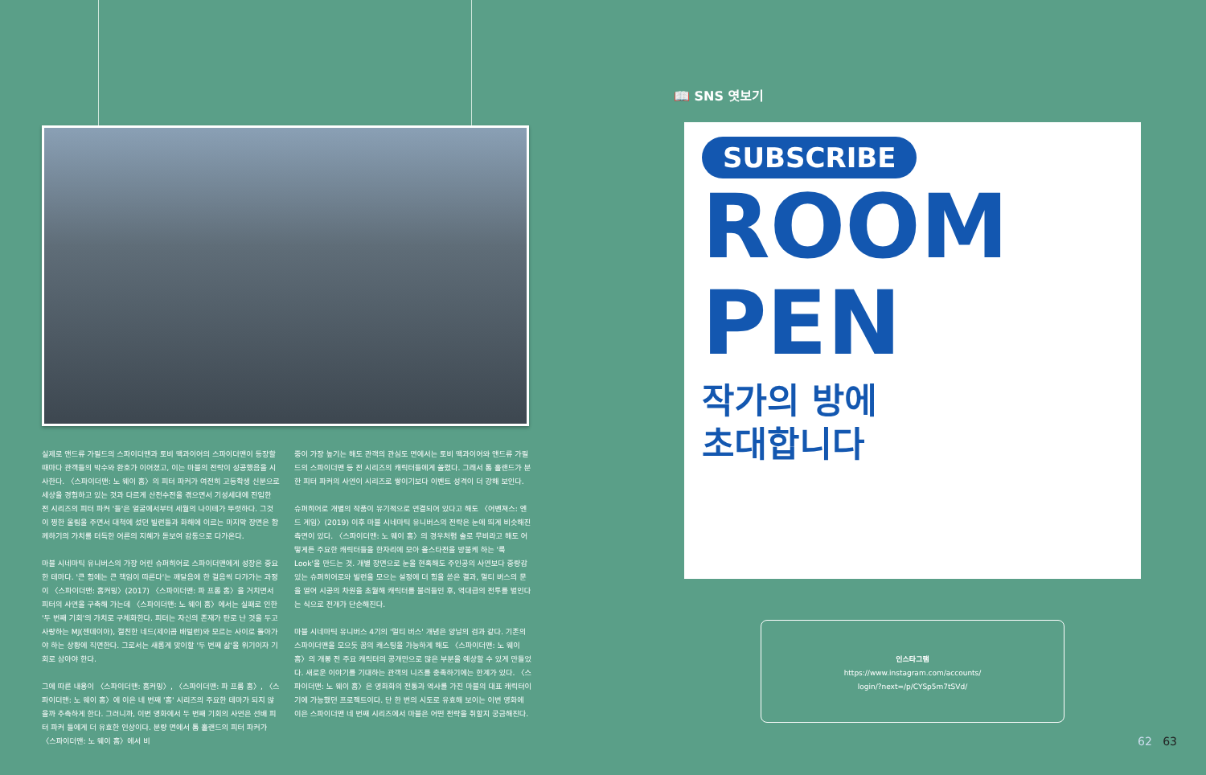실제로 앤드류 가필드의 스파이더맨과 토비 맥과이어의 스파이더맨이 등장할 때마다 관객들의 박수와 환호가 이어졌고, 이는 마블의 전략이 성공했음을 시사한다. 〈스파이더맨: 노 웨이 홈〉의 피터 파커가 여전히 고등학생 신분으로 세상을 경험하고 있는 것과 다르게 산전수전을 겪으면서 기성세대에 진입한 전 시리즈의 피터 파커 '들'은 얼굴에서부터 세월의 나이테가 뚜렷하다. 그것이 찡한 울림을 주면서 대척에 섰던 빌런들과 화해에 이르는 마지막 장면은 함께하기의 가치를 터득한 어른의 지혜가 돋보여 감동으로 다가온다.
마블 시네마틱 유니버스의 가장 어린 슈퍼히어로 스파이더맨에게 성장은 중요한 테마다. '큰 힘에는 큰 책임이 따른다'는 깨달음에 한 걸음씩 다가가는 과정이 〈스파이더맨: 홈커밍〉(2017) 〈스파이더맨: 파 프롬 홈〉을 거치면서 피터의 사연을 구축해 가는데 〈스파이더맨: 노 웨이 홈〉에서는 실패로 인한 '두 번째 기회'의 가치로 구체화한다. 피터는 자신의 존재가 탄로 난 것을 두고 사랑하는 MJ(젠데이아), 절친한 네드(제이콥 배털런)와 모르는 사이로 돌아가야 하는 상황에 직면한다. 그로서는 새롭게 맞이할 '두 번째 삶'을 위기이자 기회로 삼아야 한다.
그에 따른 내용이 〈스파이더맨: 홈커밍〉, 〈스파이더맨: 파 프롬 홈〉, 〈스파이더맨: 노 웨이 홈〉에 이은 네 번째 '홈' 시리즈의 주요한 테마가 되지 않을까 추측하게 한다. 그러니까, 이번 영화에서 두 번째 기회의 사연은 선배 피터 파커 들에게 더 유효한 인상이다. 분량 면에서 톰 홀랜드의 피터 파커가 〈스파이더맨: 노 웨이 홈〉에서 비
중이 가장 높기는 해도 관객의 관심도 면에서는 토비 맥과이어와 앤드류 가필드의 스파이더맨 등 전 시리즈의 캐릭터들에게 쏠렸다. 그래서 톰 홀랜드가 분한 피터 파커의 사연이 시리즈로 쌓이기보다 이벤트 성격이 더 강해 보인다.
슈퍼히어로 개별의 작품이 유기적으로 연결되어 있다고 해도 〈어벤져스: 엔드 게임〉(2019) 이후 마블 시네마틱 유니버스의 전략은 눈에 띄게 비슷해진 측면이 있다. 〈스파이더맨: 노 웨이 홈〉의 경우처럼 솔로 무비라고 해도 어떻게든 주요한 캐릭터들을 한자리에 모아 올스타전을 방불케 하는 '룩 Look'을 만드는 것. 개별 장면으로 눈을 현혹해도 주인공의 사연보다 중량감 있는 슈퍼히어로와 빌런을 모으는 설정에 더 힘을 쏟은 결과, 멀티 버스의 문을 열어 시공의 차원을 초월해 캐릭터를 불러들인 후, 역대급의 전투를 벌인다는 식으로 전개가 단순해진다.
마블 시네마틱 유니버스 4기의 '멀티 버스' 개념은 양날의 검과 같다. 기존의 스파이더맨을 모으듯 꿈의 캐스팅을 가능하게 해도 〈스파이더맨: 노 웨이 홈〉의 개봉 전 주요 캐릭터의 공개만으로 많은 부분을 예상할 수 있게 만들었다. 새로운 이야기를 기대하는 관객의 니즈를 충족하기에는 한계가 있다. 〈스파이더맨: 노 웨이 홈〉은 영화화의 전통과 역사를 가진 마블의 대표 캐릭터이기에 가능했던 프로젝트이다. 단 한 번의 시도로 유효해 보이는 이번 영화에 이은 스파이더맨 네 번째 시리즈에서 마블은 어떤 전략을 취할지 궁금해진다.
📖 SNS 엿보기
SUBSCRIBE
ROOM
PEN
작가의 방에
초대합니다
인스타그램
https://www.instagram.com/accounts/
login/?next=/p/CYSp5m7tSVd/
62 63